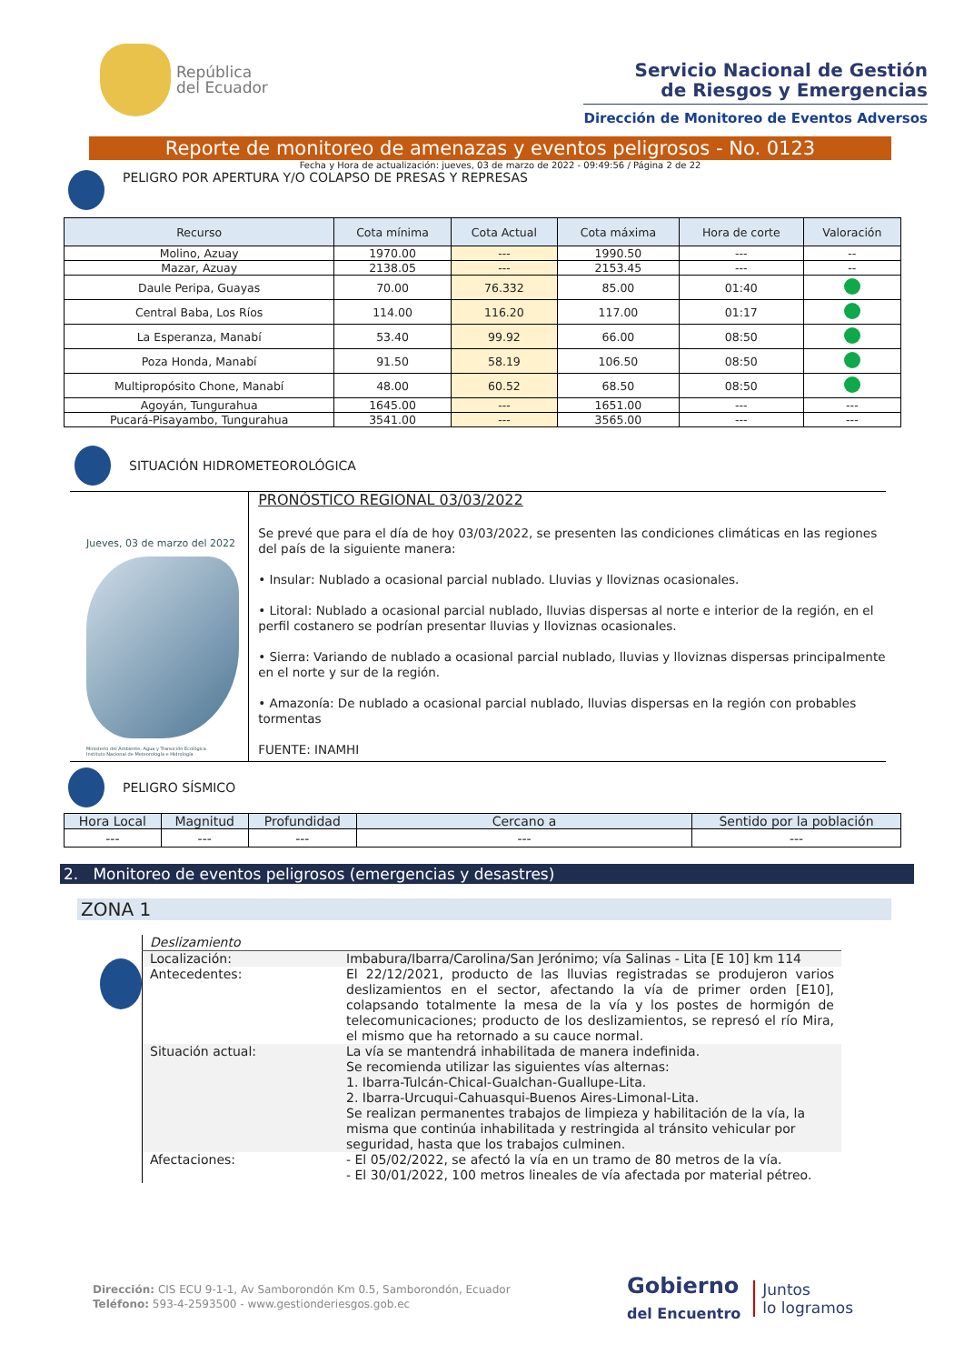República
del Ecuador
Servicio Nacional de Gestión
de Riesgos y Emergencias
Dirección de Monitoreo de Eventos Adversos
Reporte de monitoreo de amenazas y eventos peligrosos - No. 0123
Fecha y Hora de actualización: jueves, 03 de marzo de 2022 - 09:49:56 / Página 2 de 22
PELIGRO POR APERTURA Y/O COLAPSO DE PRESAS Y REPRESAS
| Recurso | Cota mínima | Cota Actual | Cota máxima | Hora de corte | Valoración |
| --- | --- | --- | --- | --- | --- |
| Molino, Azuay | 1970.00 | --- | 1990.50 | --- | -- |
| Mazar, Azuay | 2138.05 | --- | 2153.45 | --- | -- |
| Daule Peripa, Guayas | 70.00 | 76.332 | 85.00 | 01:40 | |
| Central Baba, Los Ríos | 114.00 | 116.20 | 117.00 | 01:17 | |
| La Esperanza, Manabí | 53.40 | 99.92 | 66.00 | 08:50 | |
| Poza Honda, Manabí | 91.50 | 58.19 | 106.50 | 08:50 | |
| Multipropósito Chone, Manabí | 48.00 | 60.52 | 68.50 | 08:50 | |
| Agoyán, Tungurahua | 1645.00 | --- | 1651.00 | --- | --- |
| Pucará-Pisayambo, Tungurahua | 3541.00 | --- | 3565.00 | --- | --- |
SITUACIÓN HIDROMETEOROLÓGICA
Jueves, 03 de marzo del 2022
Ministerio del Ambiente, Agua y Transición Ecológica
Instituto Nacional de Meteorología e Hidrología
PRONÓSTICO REGIONAL 03/03/2022
Se prevé que para el día de hoy 03/03/2022, se presenten las condiciones climáticas en las regiones del país de la siguiente manera:
• Insular: Nublado a ocasional parcial nublado. Lluvias y lloviznas ocasionales.
• Litoral: Nublado a ocasional parcial nublado, lluvias dispersas al norte e interior de la región, en el perfil costanero se podrían presentar lluvias y lloviznas ocasionales.
• Sierra: Variando de nublado a ocasional parcial nublado, lluvias y lloviznas dispersas principalmente en el norte y sur de la región.
• Amazonía: De nublado a ocasional parcial nublado, lluvias dispersas en la región con probables tormentas
FUENTE: INAMHI
PELIGRO SÍSMICO
| Hora Local | Magnitud | Profundidad | Cercano a | Sentido por la población |
| --- | --- | --- | --- | --- |
| --- | --- | --- | --- | --- |
2. Monitoreo de eventos peligrosos (emergencias y desastres)
ZONA 1
| Deslizamiento | |
| Localización: | Imbabura/Ibarra/Carolina/San Jerónimo; vía Salinas - Lita [E 10] km 114 |
| Antecedentes: | El 22/12/2021, producto de las lluvias registradas se produjeron varios deslizamientos en el sector, afectando la vía de primer orden [E10], colapsando totalmente la mesa de la vía y los postes de hormigón de telecomunicaciones; producto de los deslizamientos, se represó el río Mira, el mismo que ha retornado a su cauce normal. |
| Situación actual: | La vía se mantendrá inhabilitada de manera indefinida. Se recomienda utilizar las siguientes vías alternas: 1. Ibarra-Tulcán-Chical-Gualchan-Guallupe-Lita. 2. Ibarra-Urcuqui-Cahuasqui-Buenos Aires-Limonal-Lita. Se realizan permanentes trabajos de limpieza y habilitación de la vía, la misma que continúa inhabilitada y restringida al tránsito vehicular por seguridad, hasta que los trabajos culminen. |
| Afectaciones: | - El 05/02/2022, se afectó la vía en un tramo de 80 metros de la vía. - El 30/01/2022, 100 metros lineales de vía afectada por material pétreo. |
Dirección: CIS ECU 9-1-1, Av Samborondón Km 0.5, Samborondón, Ecuador
Teléfono: 593-4-2593500 - www.gestionderiesgos.gob.ec
Gobierno
del Encuentro
Juntos
lo logramos